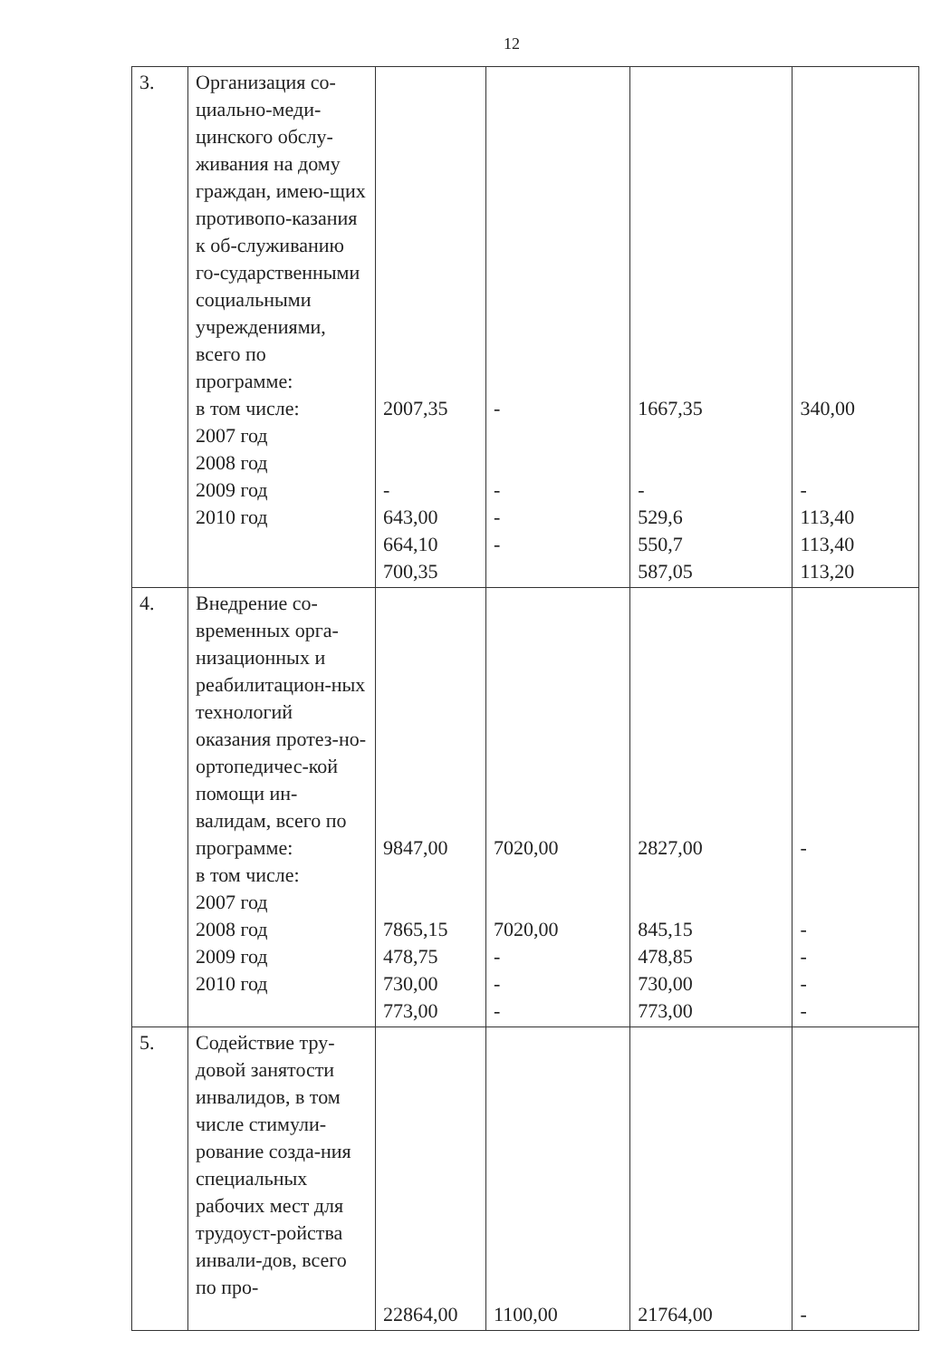12
| 3. | Организация со-циально-меди-цинского обслу-живания на дому граждан, имею-щих противопо-казания к об-служиванию го-сударственными социальными учреждениями, всего по программе: в том числе: 2007 год 2008 год 2009 год 2010 год | 2007,35 - 643,00 664,10 700,35 | - - - - | 1667,35 - 529,6 550,7 587,05 | 340,00 - 113,40 113,40 113,20 |
| 4. | Внедрение со-временных орга-низационных и реабилитацион-ных технологий оказания протез-но-ортопедичес-кой помощи ин-валидам, всего по программе: в том числе: 2007 год 2008 год 2009 год 2010 год | 9847,00 7865,15 478,75 730,00 773,00 | 7020,00 7020,00 - - - | 2827,00 845,15 478,85 730,00 773,00 | - - - - - |
| 5. | Содействие тру-довой занятости инвалидов, в том числе стимули-рование созда-ния специальных рабочих мест для трудоуст-ройства инвали-дов, всего по про- | 22864,00 | 1100,00 | 21764,00 | - |